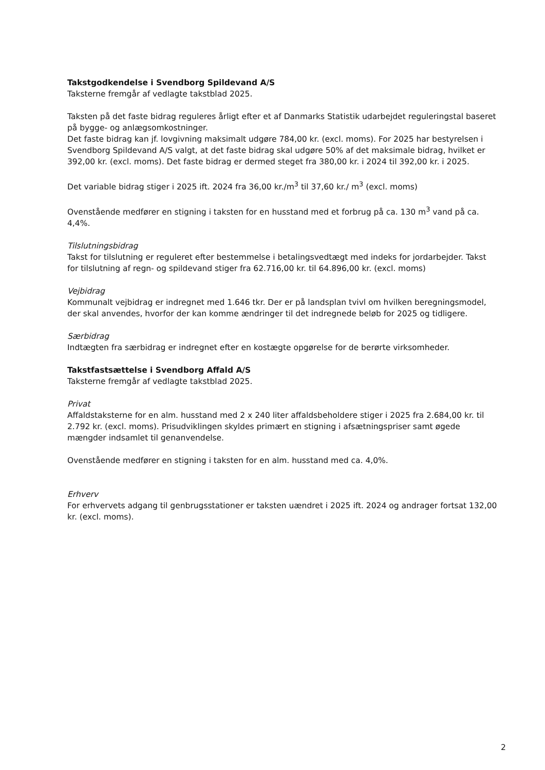Takstgodkendelse i Svendborg Spildevand A/S
Taksterne fremgår af vedlagte takstblad 2025.
Taksten på det faste bidrag reguleres årligt efter et af Danmarks Statistik udarbejdet reguleringstal baseret på bygge- og anlægsomkostninger.
Det faste bidrag kan jf. lovgivning maksimalt udgøre 784,00 kr. (excl. moms). For 2025 har bestyrelsen i Svendborg Spildevand A/S valgt, at det faste bidrag skal udgøre 50% af det maksimale bidrag, hvilket er 392,00 kr. (excl. moms). Det faste bidrag er dermed steget fra 380,00 kr. i 2024 til 392,00 kr. i 2025.
Det variable bidrag stiger i 2025 ift. 2024 fra 36,00 kr./m<sup>3</sup> til 37,60 kr./ m<sup>3</sup> (excl. moms)
Ovenstående medfører en stigning i taksten for en husstand med et forbrug på ca. 130 m<sup>3</sup> vand på ca. 4,4%.
Tilslutningsbidrag
Takst for tilslutning er reguleret efter bestemmelse i betalingsvedtægt med indeks for jordarbejder. Takst for tilslutning af regn- og spildevand stiger fra 62.716,00 kr. til 64.896,00 kr. (excl. moms)
Vejbidrag
Kommunalt vejbidrag er indregnet med 1.646 tkr. Der er på landsplan tvivl om hvilken beregningsmodel, der skal anvendes, hvorfor der kan komme ændringer til det indregnede beløb for 2025 og tidligere.
Særbidrag
Indtægten fra særbidrag er indregnet efter en kostægte opgørelse for de berørte virksomheder.
Takstfastsættelse i Svendborg Affald A/S
Taksterne fremgår af vedlagte takstblad 2025.
Privat
Affaldstaksterne for en alm. husstand med 2 x 240 liter affaldsbeholdere stiger i 2025 fra 2.684,00 kr. til 2.792 kr. (excl. moms). Prisudviklingen skyldes primært en stigning i afsætningspriser samt øgede mængder indsamlet til genanvendelse.
Ovenstående medfører en stigning i taksten for en alm. husstand med ca. 4,0%.
Erhverv
For erhvervets adgang til genbrugsstationer er taksten uændret i 2025 ift. 2024 og andrager fortsat 132,00 kr. (excl. moms).
2